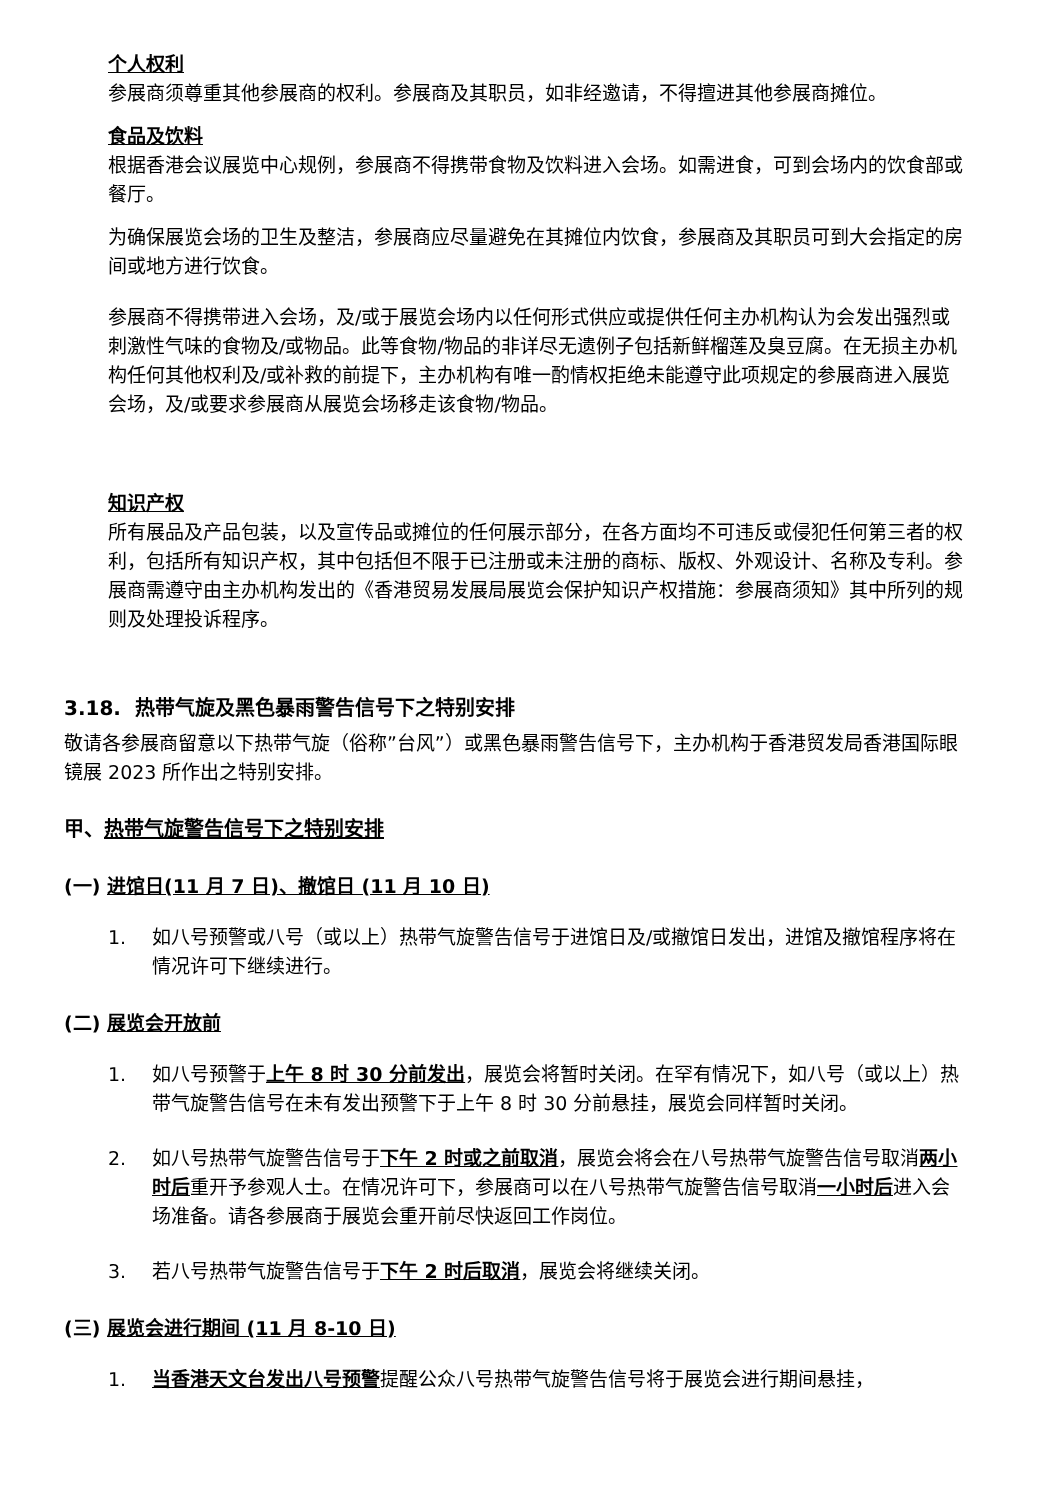个人权利
参展商须尊重其他参展商的权利。参展商及其职员，如非经邀请，不得擅进其他参展商摊位。
食品及饮料
根据香港会议展览中心规例，参展商不得携带食物及饮料进入会场。如需进食，可到会场内的饮食部或餐厅。
为确保展览会场的卫生及整洁，参展商应尽量避免在其摊位内饮食，参展商及其职员可到大会指定的房间或地方进行饮食。
参展商不得携带进入会场，及/或于展览会场内以任何形式供应或提供任何主办机构认为会发出强烈或刺激性气味的食物及/或物品。此等食物/物品的非详尽无遗例子包括新鲜榴莲及臭豆腐。在无损主办机构任何其他权利及/或补救的前提下，主办机构有唯一酌情权拒绝未能遵守此项规定的参展商进入展览会场，及/或要求参展商从展览会场移走该食物/物品。
知识产权
所有展品及产品包装，以及宣传品或摊位的任何展示部分，在各方面均不可违反或侵犯任何第三者的权利，包括所有知识产权，其中包括但不限于已注册或未注册的商标、版权、外观设计、名称及专利。参展商需遵守由主办机构发出的《香港贸易发展局展览会保护知识产权措施：参展商须知》其中所列的规则及处理投诉程序。
3.18. 热带气旋及黑色暴雨警告信号下之特别安排
敬请各参展商留意以下热带气旋（俗称”台风”）或黑色暴雨警告信号下，主办机构于香港贸发局香港国际眼镜展 2023 所作出之特别安排。
甲、热带气旋警告信号下之特别安排
(一) 进馆日(11 月 7 日)、撤馆日 (11 月 10 日)
1. 如八号预警或八号（或以上）热带气旋警告信号于进馆日及/或撤馆日发出，进馆及撤馆程序将在情况许可下继续进行。
(二) 展览会开放前
1. 如八号预警于上午 8 时 30 分前发出，展览会将暂时关闭。在罕有情况下，如八号（或以上）热带气旋警告信号在未有发出预警下于上午 8 时 30 分前悬挂，展览会同样暂时关闭。
2. 如八号热带气旋警告信号于下午 2 时或之前取消，展览会将会在八号热带气旋警告信号取消两小时后重开予参观人士。在情况许可下，参展商可以在八号热带气旋警告信号取消一小时后进入会场准备。请各参展商于展览会重开前尽快返回工作岗位。
3. 若八号热带气旋警告信号于下午 2 时后取消，展览会将继续关闭。
(三) 展览会进行期间 (11 月 8-10 日)
1. 当香港天文台发出八号预警提醒公众八号热带气旋警告信号将于展览会进行期间悬挂，